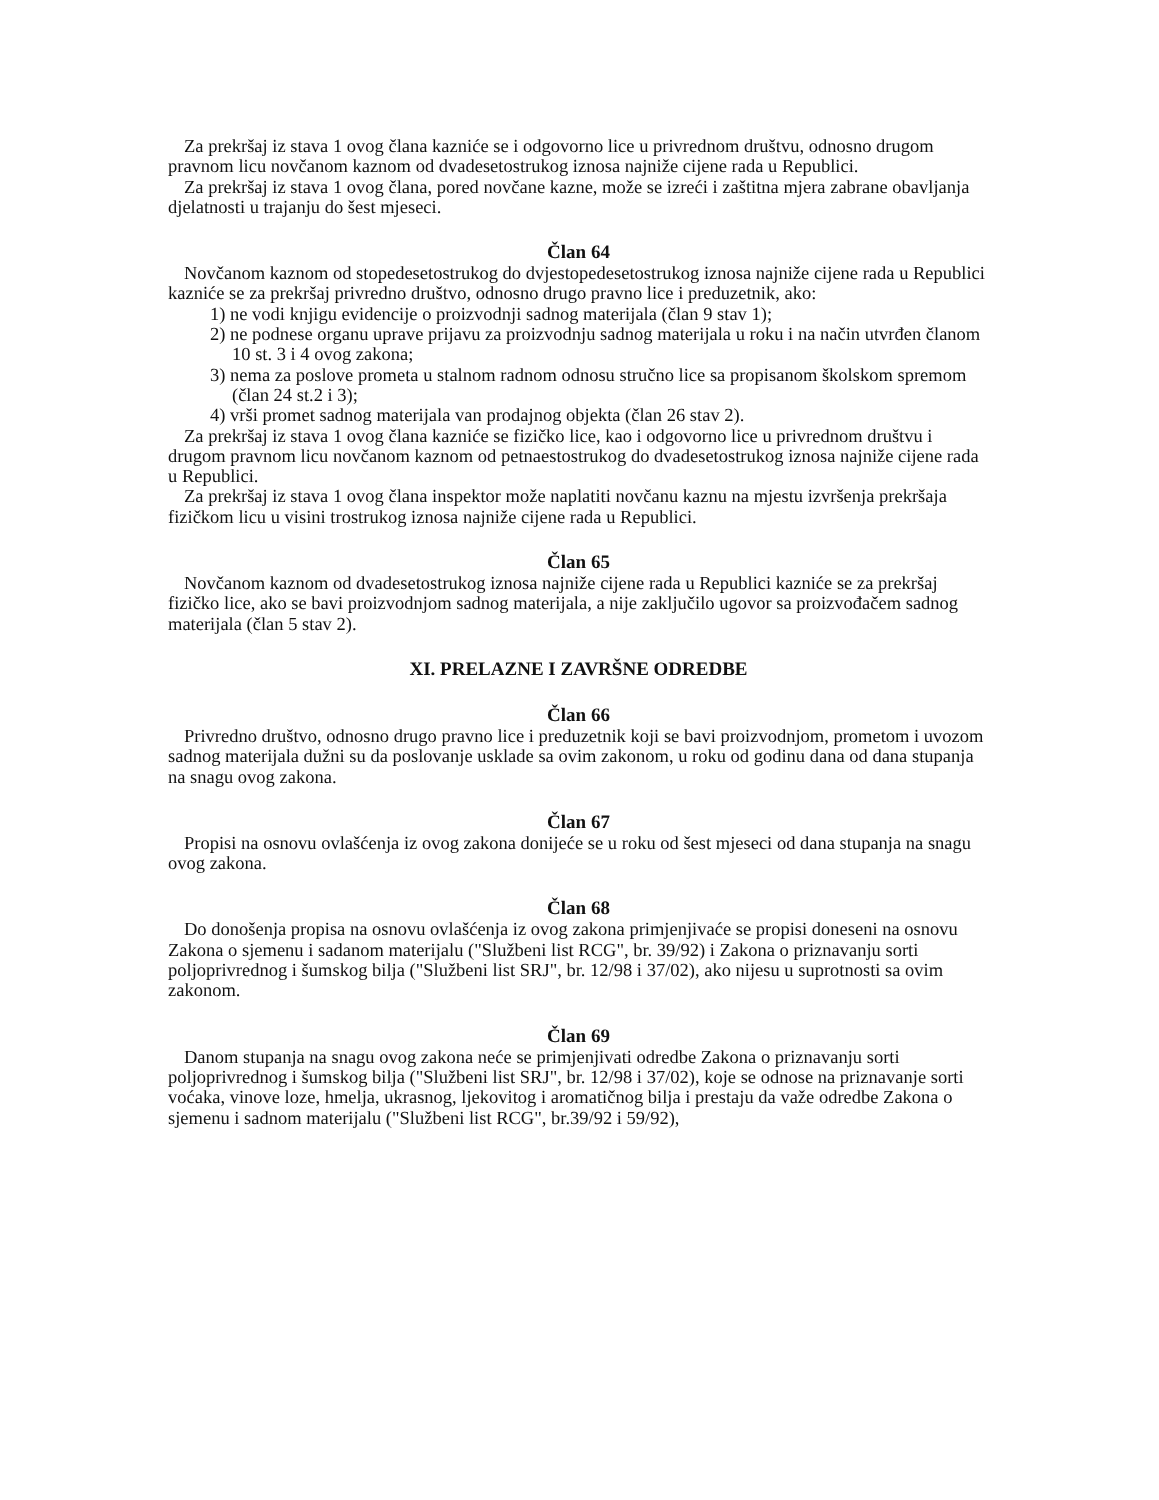Za prekršaj iz stava 1 ovog člana kazniće se i odgovorno lice u privrednom društvu, odnosno drugom pravnom licu novčanom kaznom od dvadesetostrukog iznosa najniže cijene rada u Republici.
Za prekršaj iz stava 1 ovog člana, pored novčane kazne, može se izreći i zaštitna mjera zabrane obavljanja djelatnosti u trajanju do šest mjeseci.
Član 64
Novčanom kaznom od stopedesetostrukog do dvjestopedesetostrukog iznosa najniže cijene rada u Republici kazniće se za prekršaj privredno društvo, odnosno drugo pravno lice i preduzetnik, ako:
1) ne vodi knjigu evidencije o proizvodnji sadnog materijala (član 9 stav 1);
2) ne podnese organu uprave prijavu za proizvodnju sadnog materijala u roku i na način utvrđen članom 10 st. 3 i 4 ovog zakona;
3) nema za poslove prometa u stalnom radnom odnosu stručno lice sa propisanom školskom spremom (član 24 st.2 i 3);
4) vrši promet sadnog materijala van prodajnog objekta (član 26 stav 2).
Za prekršaj iz stava 1 ovog člana kazniće se fizičko lice, kao i odgovorno lice u privrednom društvu i drugom pravnom licu novčanom kaznom od petnaestostrukog do dvadesetostrukog iznosa najniže cijene rada u Republici.
Za prekršaj iz stava 1 ovog člana inspektor može naplatiti novčanu kaznu na mjestu izvršenja prekršaja fizičkom licu u visini trostrukog iznosa najniže cijene rada u Republici.
Član 65
Novčanom kaznom od dvadesetostrukog iznosa najniže cijene rada u Republici kazniće se za prekršaj fizičko lice, ako se bavi proizvodnjom sadnog materijala, a nije zaključilo ugovor sa proizvođačem sadnog materijala (član 5 stav 2).
XI. PRELAZNE I ZAVRŠNE ODREDBE
Član 66
Privredno društvo, odnosno drugo pravno lice i preduzetnik koji se bavi proizvodnjom, prometom i uvozom sadnog materijala dužni su da poslovanje usklade sa ovim zakonom, u roku od godinu dana od dana stupanja na snagu ovog zakona.
Član 67
Propisi na osnovu ovlašćenja iz ovog zakona donijeće se u roku od šest mjeseci od dana stupanja na snagu ovog zakona.
Član 68
Do donošenja propisa na osnovu ovlašćenja iz ovog zakona primjenjivaće se propisi doneseni na osnovu Zakona o sjemenu i sadanom materijalu ("Službeni list RCG", br. 39/92) i Zakona o priznavanju sorti poljoprivrednog i šumskog bilja ("Službeni list SRJ", br. 12/98 i 37/02), ako nijesu u suprotnosti sa ovim zakonom.
Član 69
Danom stupanja na snagu ovog zakona neće se primjenjivati odredbe Zakona o priznavanju sorti poljoprivrednog i šumskog bilja ("Službeni list SRJ", br. 12/98 i 37/02), koje se odnose na priznavanje sorti voćaka, vinove loze, hmelja, ukrasnog, ljekovitog i aromatičnog bilja i prestaju da važe odredbe Zakona o sjemenu i sadnom materijalu ("Službeni list RCG", br.39/92 i 59/92),